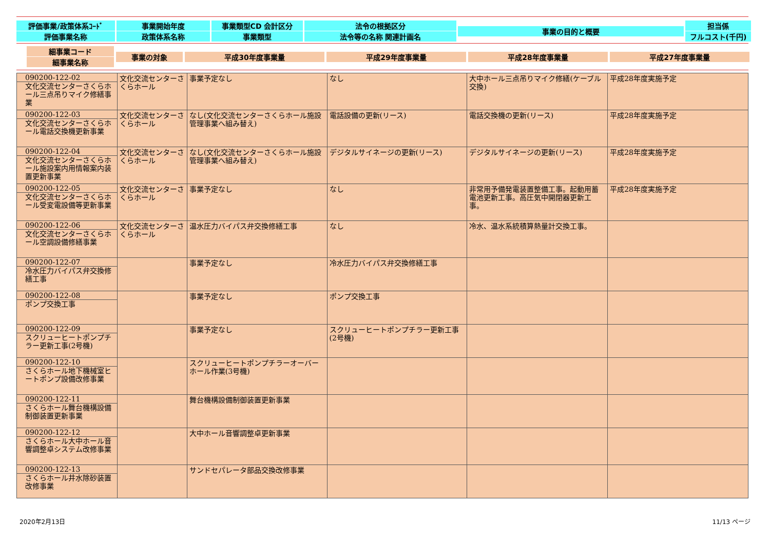評価事業/政策体系ｺｰﾄﾞ
評価事業名称
事業開始年度
政策体系名称
事業類型CD 会計区分
事業類型
法令の根拠区分
法令等の名称 関連計画名
事業の目的と概要
担当係
フルコスト(千円)
細事業コード
細事業名称
事業の対象
平成30年度事業量
平成29年度事業量
平成28年度事業量
平成27年度事業量
| 090200-122-02 文化交流センターさくらホール三点吊りマイク修繕事業 | 文化交流センターさくらホール | 事業予定なし | なし | 大中ホール三点吊りマイク修繕(ケーブル交換) | 平成28年度実施予定 |
| 090200-122-03 文化交流センターさくらホール電話交換機更新事業 | 文化交流センターさくらホール | なし(文化交流センターさくらホール施設管理事業へ組み替え) | 電話設備の更新(リース) | 電話交換機の更新(リース) | 平成28年度実施予定 |
| 090200-122-04 文化交流センターさくらホール施設案内用情報案内装置更新事業 | 文化交流センターさくらホール | なし(文化交流センターさくらホール施設管理事業へ組み替え) | デジタルサイネージの更新(リース) | デジタルサイネージの更新(リース) | 平成28年度実施予定 |
| 090200-122-05 文化交流センターさくらホール受変電設備等更新事業 | 文化交流センターさくらホール | 事業予定なし | なし | 非常用予備発電装置整備工事。起動用蓄電池更新工事。高圧気中開閉器更新工事。 | 平成28年度実施予定 |
| 090200-122-06 文化交流センターさくらホール空調設備修繕事業 | 文化交流センターさくらホール | 温水圧力バイパス弁交換修繕工事 | なし | 冷水、温水系統積算熱量計交換工事。 | |
| 090200-122-07 冷水圧力バイパス弁交換修繕工事 | | 事業予定なし | 冷水圧力バイパス弁交換修繕工事 | | |
| 090200-122-08 ポンプ交換工事 | | 事業予定なし | ポンプ交換工事 | | |
| 090200-122-09 スクリューヒートポンプチラー更新工事(2号機) | | 事業予定なし | スクリューヒートポンプチラー更新工事(2号機) | | |
| 090200-122-10 さくらホール地下機械室ヒートポンプ設備改修事業 | | スクリューヒートポンプチラーオーバーホール作業(3号機) | | | |
| 090200-122-11 さくらホール舞台機構設備制御装置更新事業 | | 舞台機構設備制御装置更新事業 | | | |
| 090200-122-12 さくらホール大中ホール音響調整卓システム改修事業 | | 大中ホール音響調整卓更新事業 | | | |
| 090200-122-13 さくらホール井水除砂装置改修事業 | | サンドセパレータ部品交換改修事業 | | | |
2020年2月13日 11/13 ページ